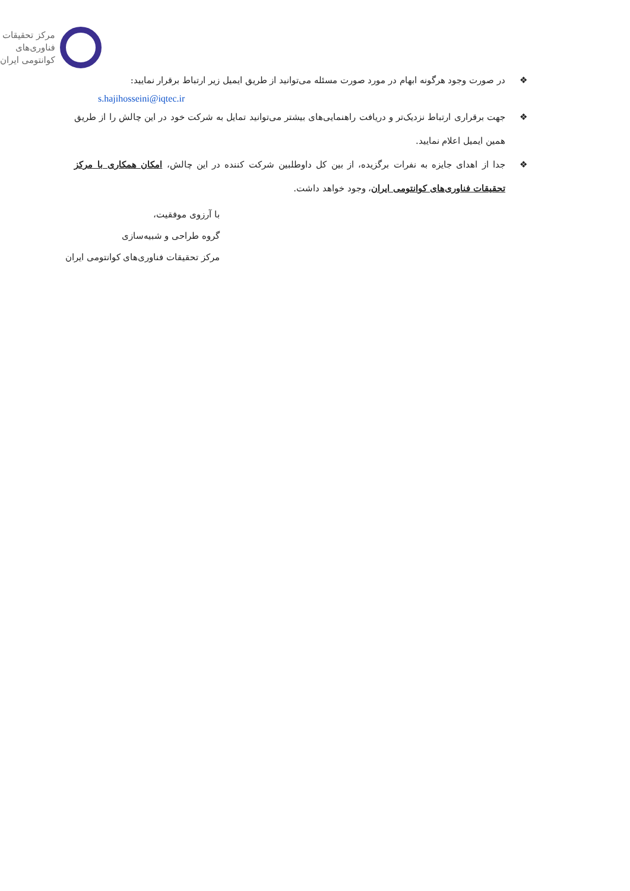مرکز تحقیقات
فناوری‌های
کوانتومی ایران
❖ در صورت وجود هرگونه ابهام در مورد صورت مسئله می‌توانید از طریق ایمیل زیر ارتباط برقرار نمایید:
s.hajihosseini@iqtec.ir
❖ جهت برقراری ارتباط نزدیک‌تر و دریافت راهنمایی‌های بیشتر می‌توانید تمایل به شرکت خود در این چالش را از طریق همین ایمیل اعلام نمایید.
❖ جدا از اهدای جایزه به نفرات برگزیده، از بین کل داوطلبین شرکت کننده در این چالش، امکان همکاری با مرکز تحقیقات فناوری‌های کوانتومی ایران، وجود خواهد داشت.
با آرزوی موفقیت،
گروه طراحی و شبیه‌سازی
مرکز تحقیقات فناوری‌های کوانتومی ایران